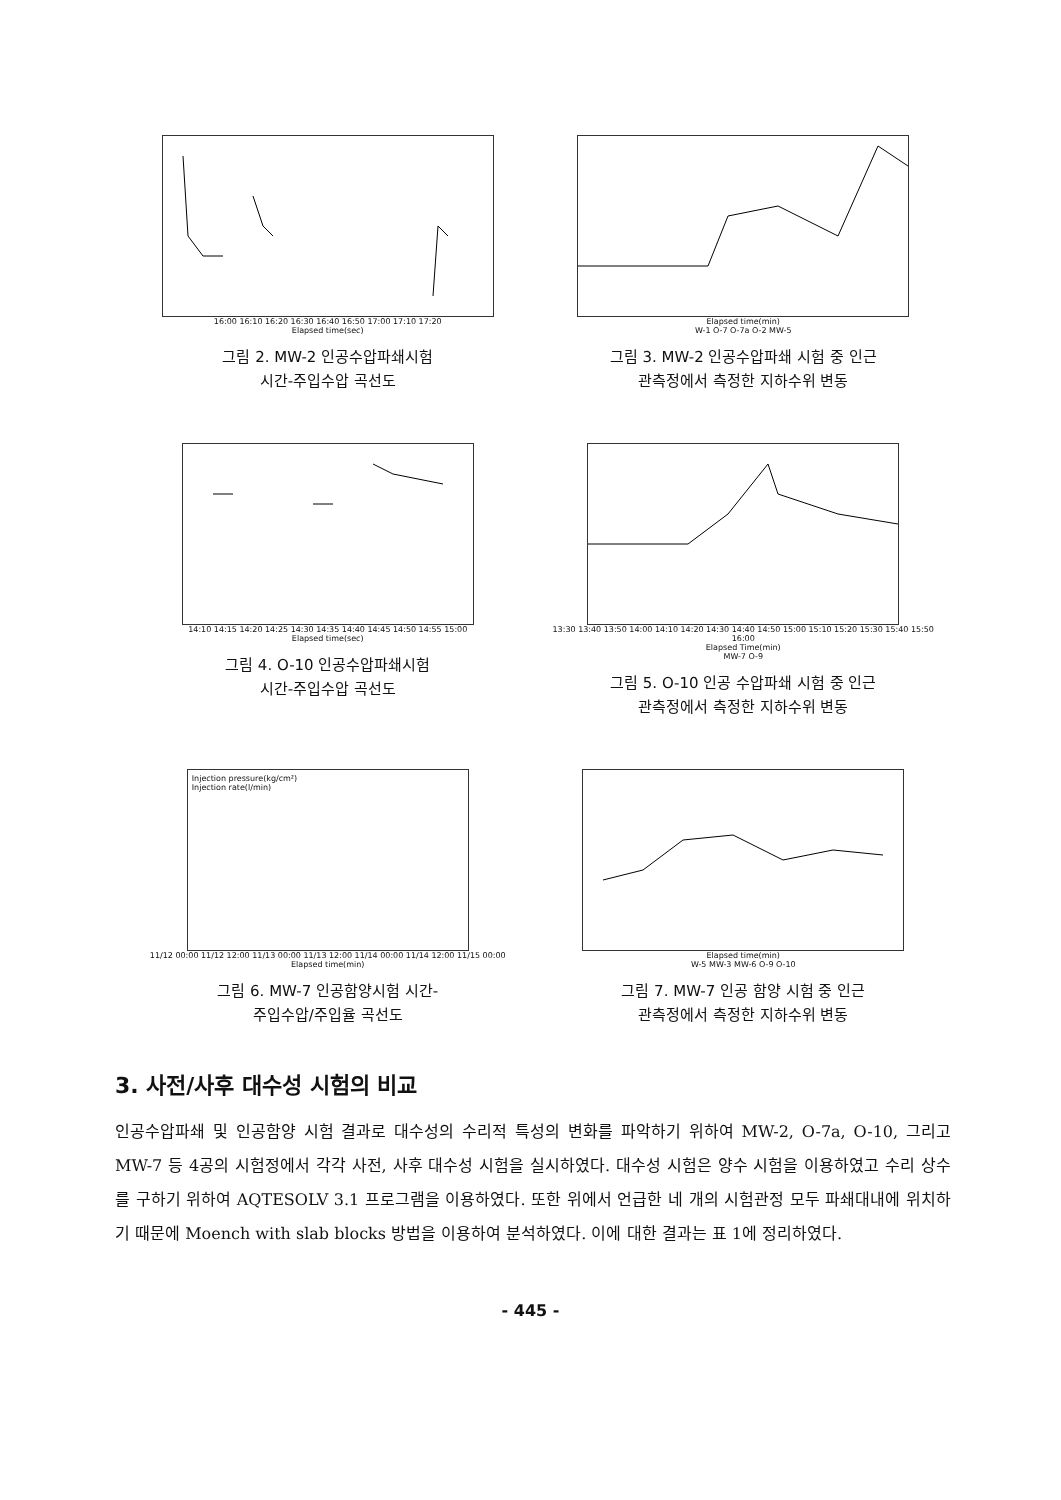16:00 16:10 16:20 16:30 16:40 16:50 17:00 17:10 17:20
Elapsed time(sec)
그림 2. MW-2 인공수압파쇄시험
시간-주입수압 곡선도
Elapsed time(min)
W-1 O-7 O-7a O-2 MW-5
그림 3. MW-2 인공수압파쇄 시험 중 인근
관측정에서 측정한 지하수위 변동
14:10 14:15 14:20 14:25 14:30 14:35 14:40 14:45 14:50 14:55 15:00
Elapsed time(sec)
그림 4. O-10 인공수압파쇄시험
시간-주입수압 곡선도
13:30 13:40 13:50 14:00 14:10 14:20 14:30 14:40 14:50 15:00 15:10 15:20 15:30 15:40 15:50 16:00
Elapsed Time(min)
MW-7 O-9
그림 5. O-10 인공 수압파쇄 시험 중 인근
관측정에서 측정한 지하수위 변동
Injection pressure(kg/cm²)
Injection rate(l/min)
11/12 00:00 11/12 12:00 11/13 00:00 11/13 12:00 11/14 00:00 11/14 12:00 11/15 00:00
Elapsed time(min)
그림 6. MW-7 인공함양시험 시간-
주입수압/주입율 곡선도
Elapsed time(min)
W-5 MW-3 MW-6 O-9 O-10
그림 7. MW-7 인공 함양 시험 중 인근
관측정에서 측정한 지하수위 변동
3. 사전/사후 대수성 시험의 비교
인공수압파쇄 및 인공함양 시험 결과로 대수성의 수리적 특성의 변화를 파악하기 위하여 MW-2, O-7a, O-10, 그리고 MW-7 등 4공의 시험정에서 각각 사전, 사후 대수성 시험을 실시하였다. 대수성 시험은 양수 시험을 이용하였고 수리 상수를 구하기 위하여 AQTESOLV 3.1 프로그램을 이용하였다. 또한 위에서 언급한 네 개의 시험관정 모두 파쇄대내에 위치하기 때문에 Moench with slab blocks 방법을 이용하여 분석하였다. 이에 대한 결과는 표 1에 정리하였다.
- 445 -